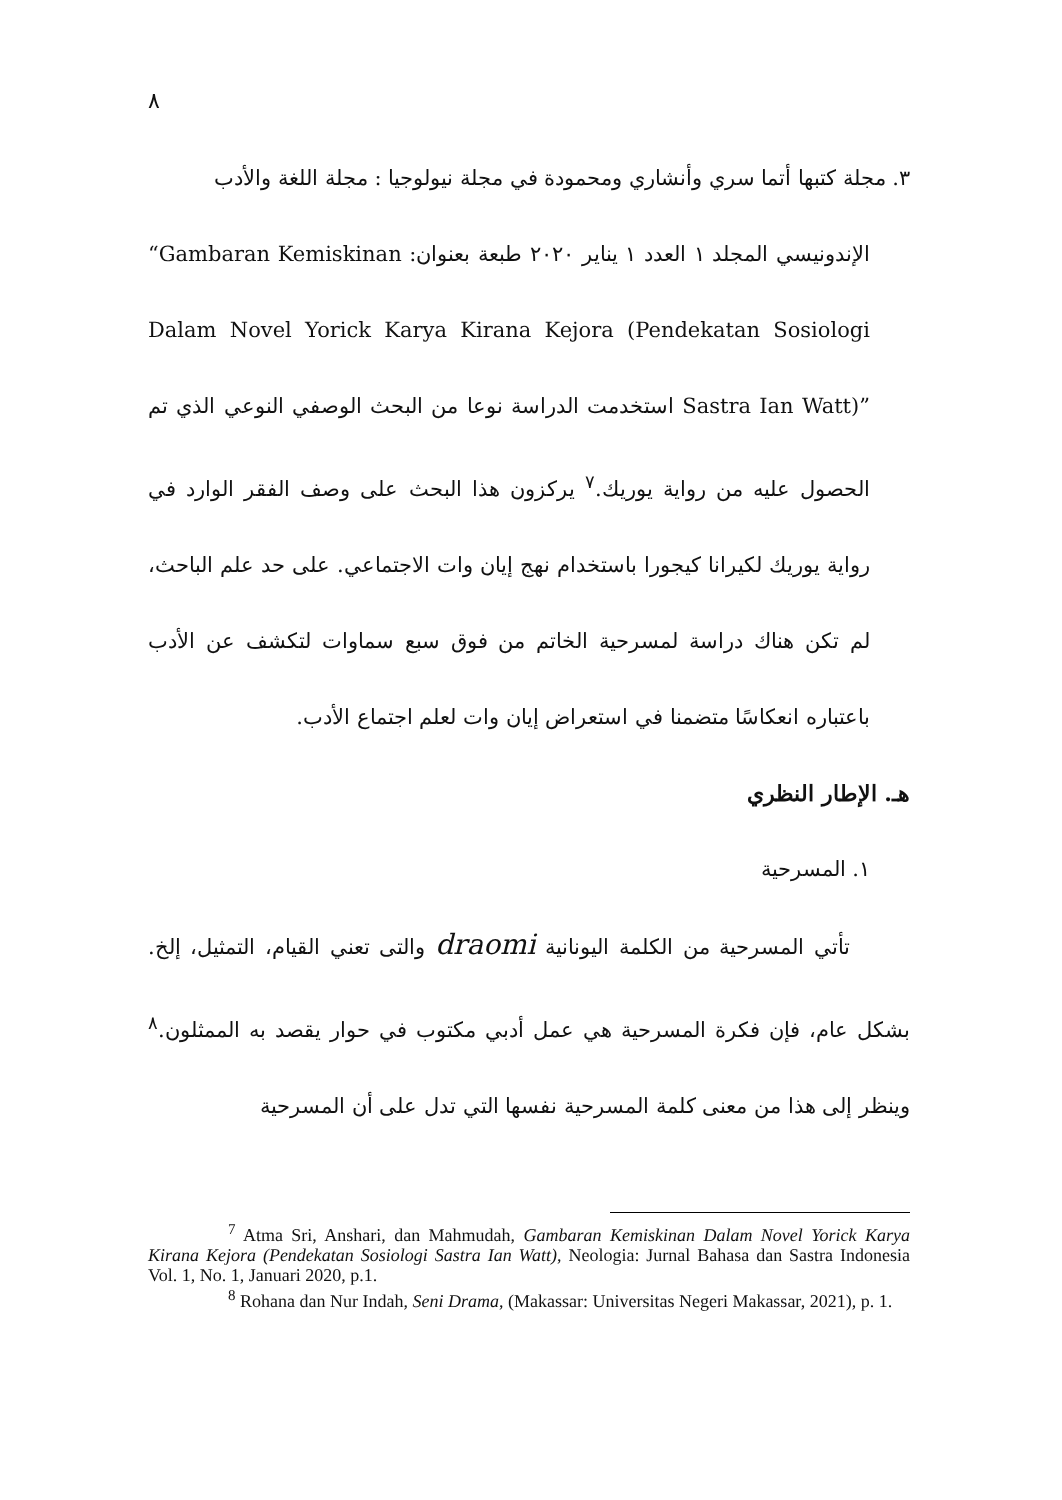٨
٣. مجلة كتبها أتما سري وأنشاري ومحمودة في مجلة نيولوجيا : مجلة اللغة والأدب
الإندونيسي المجلد ١ العدد ١ يناير ٢٠٢٠ طبعة بعنوان: “Gambaran Kemiskinan Dalam Novel Yorick Karya Kirana Kejora (Pendekatan Sosiologi Sastra Ian Watt)” استخدمت الدراسة نوعا من البحث الوصفي النوعي الذي تم الحصول عليه من رواية يوريك.<sup>٧</sup> يركزون هذا البحث على وصف الفقر الوارد في رواية يوريك لكيرانا كيجورا باستخدام نهج إيان وات الاجتماعي. على حد علم الباحث، لم تكن هناك دراسة لمسرحية الخاتم من فوق سبع سماوات لتكشف عن الأدب باعتباره انعكاسًا متضمنا في استعراض إيان وات لعلم اجتماع الأدب.
هـ. الإطار النظري
١. المسرحية
تأتي المسرحية من الكلمة اليونانية draomi والتى تعني القيام، التمثيل، إلخ. بشكل عام، فإن فكرة المسرحية هي عمل أدبي مكتوب في حوار يقصد به الممثلون.<sup>٨</sup> وينظر إلى هذا من معنى كلمة المسرحية نفسها التي تدل على أن المسرحية
<sup>7</sup> Atma Sri, Anshari, dan Mahmudah, Gambaran Kemiskinan Dalam Novel Yorick Karya Kirana Kejora (Pendekatan Sosiologi Sastra Ian Watt), Neologia: Jurnal Bahasa dan Sastra Indonesia Vol. 1, No. 1, Januari 2020, p.1.
<sup>8</sup> Rohana dan Nur Indah, Seni Drama, (Makassar: Universitas Negeri Makassar, 2021), p. 1.